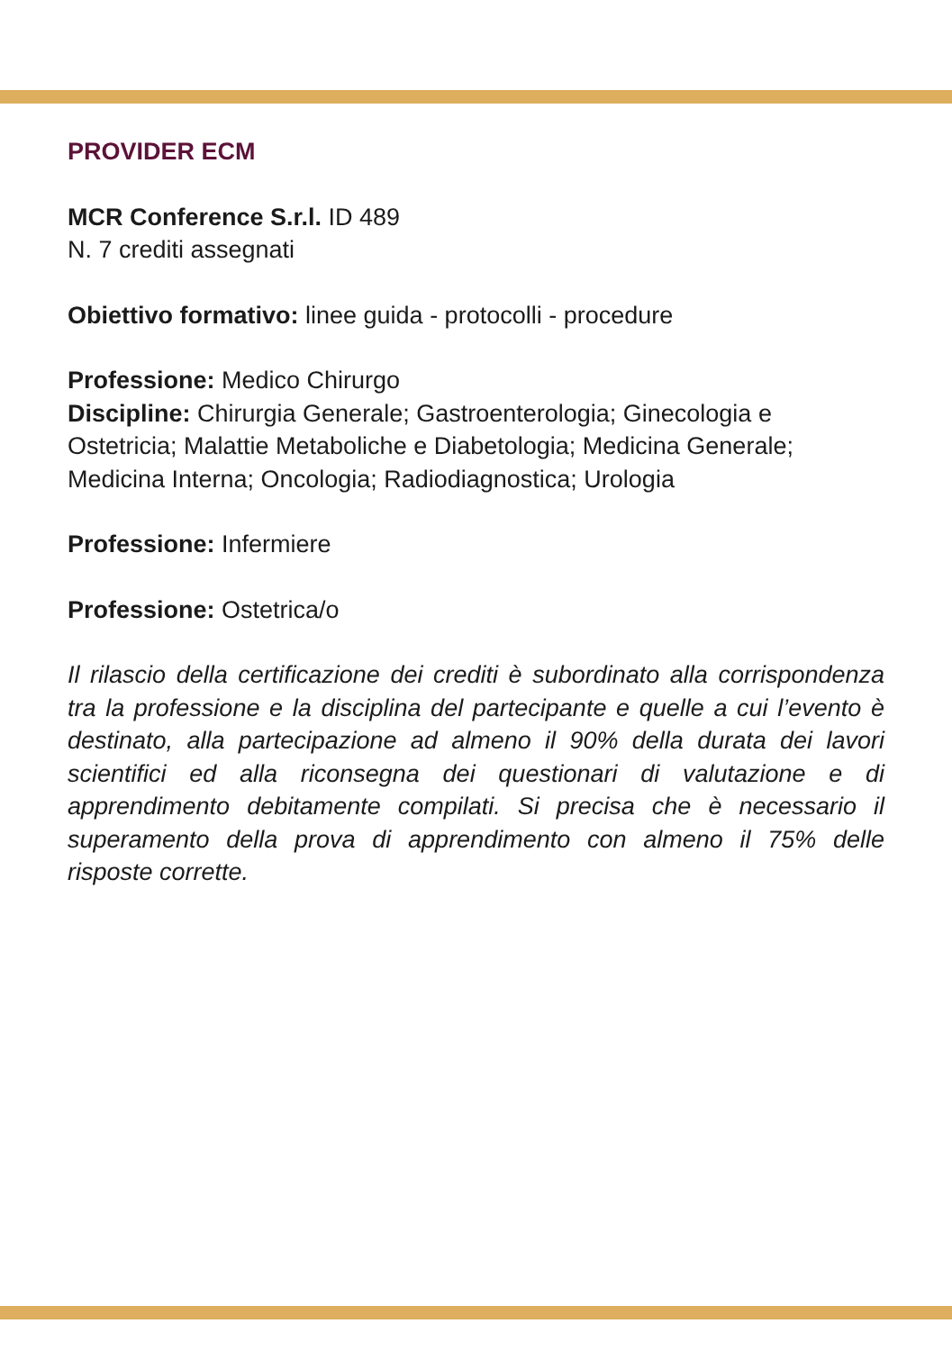PROVIDER ECM
MCR Conference S.r.l. ID 489
N. 7 crediti assegnati
Obiettivo formativo: linee guida - protocolli - procedure
Professione: Medico Chirurgo
Discipline: Chirurgia Generale; Gastroenterologia; Ginecologia e Ostetricia; Malattie Metaboliche e Diabetologia; Medicina Generale; Medicina Interna; Oncologia; Radiodiagnostica; Urologia
Professione: Infermiere
Professione: Ostetrica/o
Il rilascio della certificazione dei crediti è subordinato alla corrispondenza tra la professione e la disciplina del partecipante e quelle a cui l’evento è destinato, alla partecipazione ad almeno il 90% della durata dei lavori scientifici ed alla riconsegna dei questionari di valutazione e di apprendimento debitamente compilati. Si precisa che è necessario il superamento della prova di apprendimento con almeno il 75% delle risposte corrette.